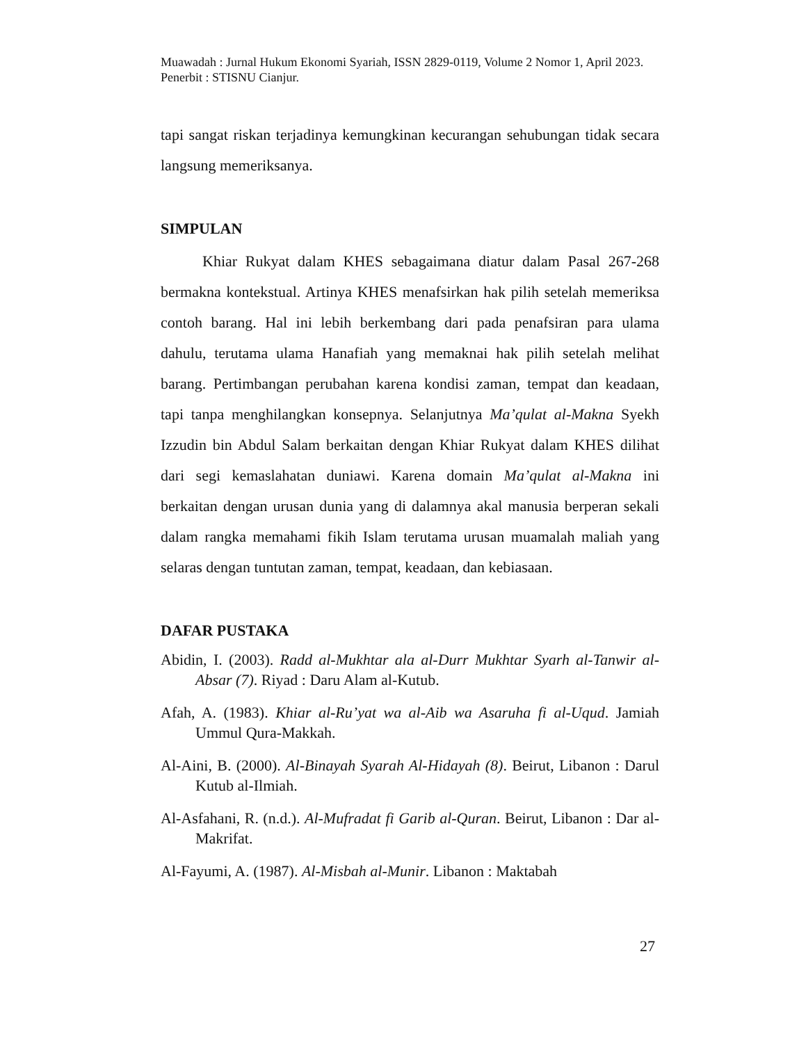Muawadah : Jurnal Hukum Ekonomi Syariah, ISSN 2829-0119, Volume 2 Nomor 1, April 2023. Penerbit : STISNU Cianjur.
tapi sangat riskan terjadinya kemungkinan kecurangan sehubungan tidak secara langsung memeriksanya.
SIMPULAN
Khiar Rukyat dalam KHES sebagaimana diatur dalam Pasal 267-268 bermakna kontekstual. Artinya KHES menafsirkan hak pilih setelah memeriksa contoh barang. Hal ini lebih berkembang dari pada penafsiran para ulama dahulu, terutama ulama Hanafiah yang memaknai hak pilih setelah melihat barang. Pertimbangan perubahan karena kondisi zaman, tempat dan keadaan, tapi tanpa menghilangkan konsepnya. Selanjutnya Ma’qulat al-Makna Syekh Izzudin bin Abdul Salam berkaitan dengan Khiar Rukyat dalam KHES dilihat dari segi kemaslahatan duniawi. Karena domain Ma’qulat al-Makna ini berkaitan dengan urusan dunia yang di dalamnya akal manusia berperan sekali dalam rangka memahami fikih Islam terutama urusan muamalah maliah yang selaras dengan tuntutan zaman, tempat, keadaan, dan kebiasaan.
DAFAR PUSTAKA
Abidin, I. (2003). Radd al-Mukhtar ala al-Durr Mukhtar Syarh al-Tanwir al-Absar (7). Riyad : Daru Alam al-Kutub.
Afah, A. (1983). Khiar al-Ru’yat wa al-Aib wa Asaruha fi al-Uqud. Jamiah Ummul Qura-Makkah.
Al-Aini, B. (2000). Al-Binayah Syarah Al-Hidayah (8). Beirut, Libanon : Darul Kutub al-Ilmiah.
Al-Asfahani, R. (n.d.). Al-Mufradat fi Garib al-Quran. Beirut, Libanon : Dar al-Makrifat.
Al-Fayumi, A. (1987). Al-Misbah al-Munir. Libanon : Maktabah
27